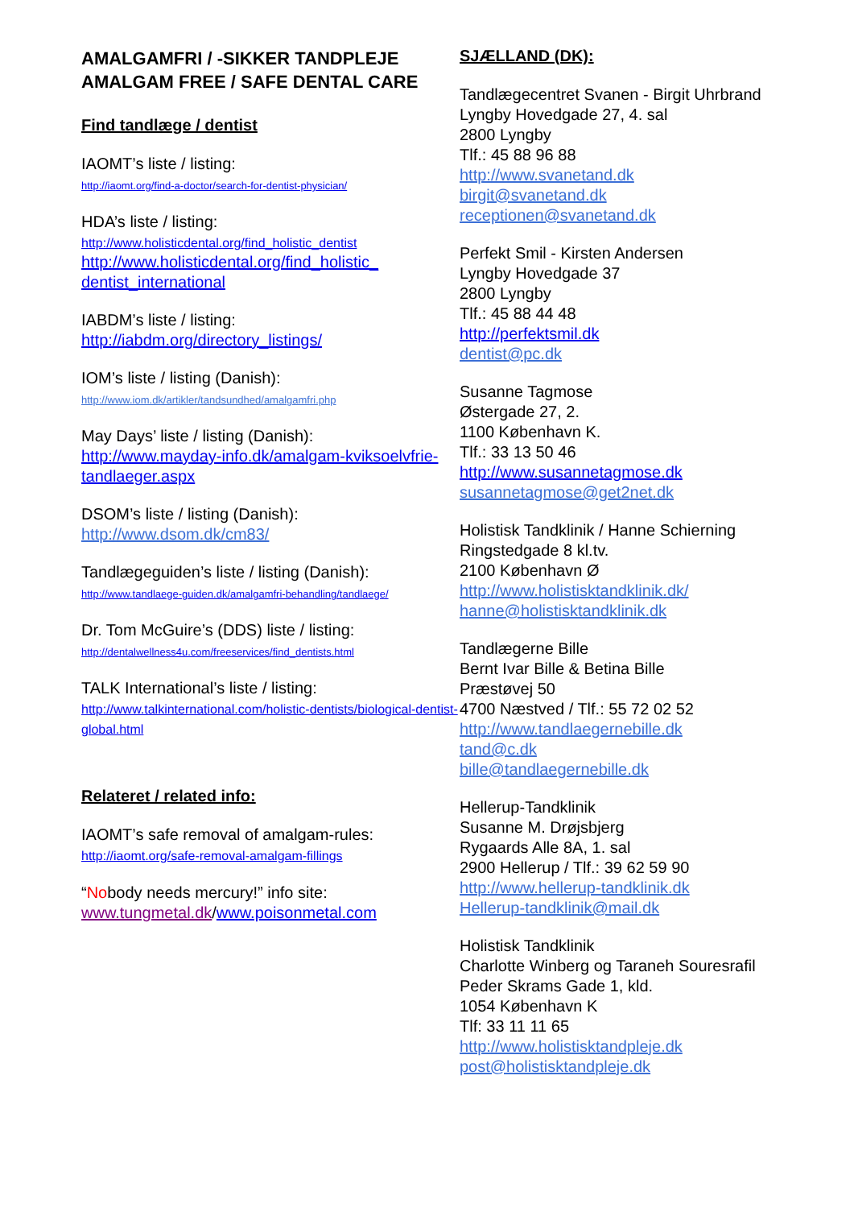AMALGAMFRI / -SIKKER TANDPLEJE
AMALGAM FREE / SAFE DENTAL CARE
Find tandlæge / dentist
IAOMT’s liste / listing:
http://iaomt.org/find-a-doctor/search-for-dentist-physician/
HDA’s liste / listing:
http://www.holisticdental.org/find_holistic_dentist
http://www.holisticdental.org/find_holistic_ dentist_international
IABDM’s liste / listing:
http://iabdm.org/directory_listings/
IOM’s liste / listing (Danish):
http://www.iom.dk/artikler/tandsundhed/amalgamfri.php
May Days’ liste / listing (Danish):
http://www.mayday-info.dk/amalgam-kviksoelvfrie-tandlaeger.aspx
DSOM’s liste / listing (Danish):
http://www.dsom.dk/cm83/
Tandlægeguiden’s liste / listing (Danish):
http://www.tandlaege-guiden.dk/amalgamfri-behandling/tandlaege/
Dr. Tom McGuire’s (DDS) liste / listing:
http://dentalwellness4u.com/freeservices/find_dentists.html
TALK International’s liste / listing:
http://www.talkinternational.com/holistic-dentists/biological-dentist-global.html
Relateret / related info:
IAOMT’s safe removal of amalgam-rules:
http://iaomt.org/safe-removal-amalgam-fillings
“Nobody needs mercury!” info site:
www.tungmetal.dk/www.poisonmetal.com
SJÆLLAND (DK):
Tandlægecentret Svanen - Birgit Uhrbrand
Lyngby Hovedgade 27, 4. sal
2800 Lyngby
Tlf.: 45 88 96 88
http://www.svanetand.dk
birgit@svanetand.dk
receptionen@svanetand.dk
Perfekt Smil - Kirsten Andersen
Lyngby Hovedgade 37
2800 Lyngby
Tlf.: 45 88 44 48
http://perfektsmil.dk
dentist@pc.dk
Susanne Tagmose
Østergade 27, 2.
1100 København K.
Tlf.: 33 13 50 46
http://www.susannetagmose.dk
susannetagmose@get2net.dk
Holistisk Tandklinik / Hanne Schierning
Ringstedgade 8 kl.tv.
2100 København Ø
http://www.holistisktandklinik.dk/
hanne@holistisktandklinik.dk
Tandlægerne Bille
Bernt Ivar Bille & Betina Bille
Præstøvej 50
4700 Næstved / Tlf.: 55 72 02 52
http://www.tandlaegernebille.dk
tand@c.dk
bille@tandlaegernebille.dk
Hellerup-Tandklinik
Susanne M. Drøjsbjerg
Rygaards Alle 8A, 1. sal
2900 Hellerup / Tlf.: 39 62 59 90
http://www.hellerup-tandklinik.dk
Hellerup-tandklinik@mail.dk
Holistisk Tandklinik
Charlotte Winberg og Taraneh Souresrafil
Peder Skrams Gade 1, kld.
1054 København K
Tlf: 33 11 11 65
http://www.holistisktandpleje.dk
post@holistisktandpleje.dk